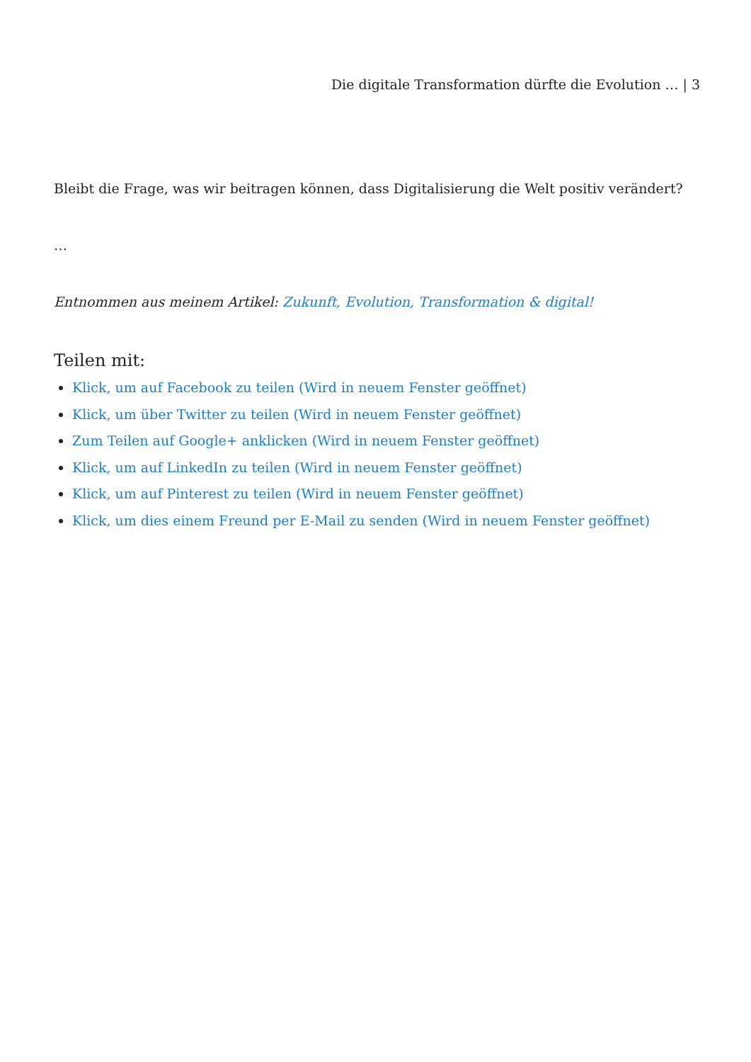Die digitale Transformation dürfte die Evolution … | 3
Bleibt die Frage, was wir beitragen können, dass Digitalisierung die Welt positiv verändert?
…
Entnommen aus meinem Artikel: Zukunft, Evolution, Transformation & digital!
Teilen mit:
Klick, um auf Facebook zu teilen (Wird in neuem Fenster geöffnet)
Klick, um über Twitter zu teilen (Wird in neuem Fenster geöffnet)
Zum Teilen auf Google+ anklicken (Wird in neuem Fenster geöffnet)
Klick, um auf LinkedIn zu teilen (Wird in neuem Fenster geöffnet)
Klick, um auf Pinterest zu teilen (Wird in neuem Fenster geöffnet)
Klick, um dies einem Freund per E-Mail zu senden (Wird in neuem Fenster geöffnet)